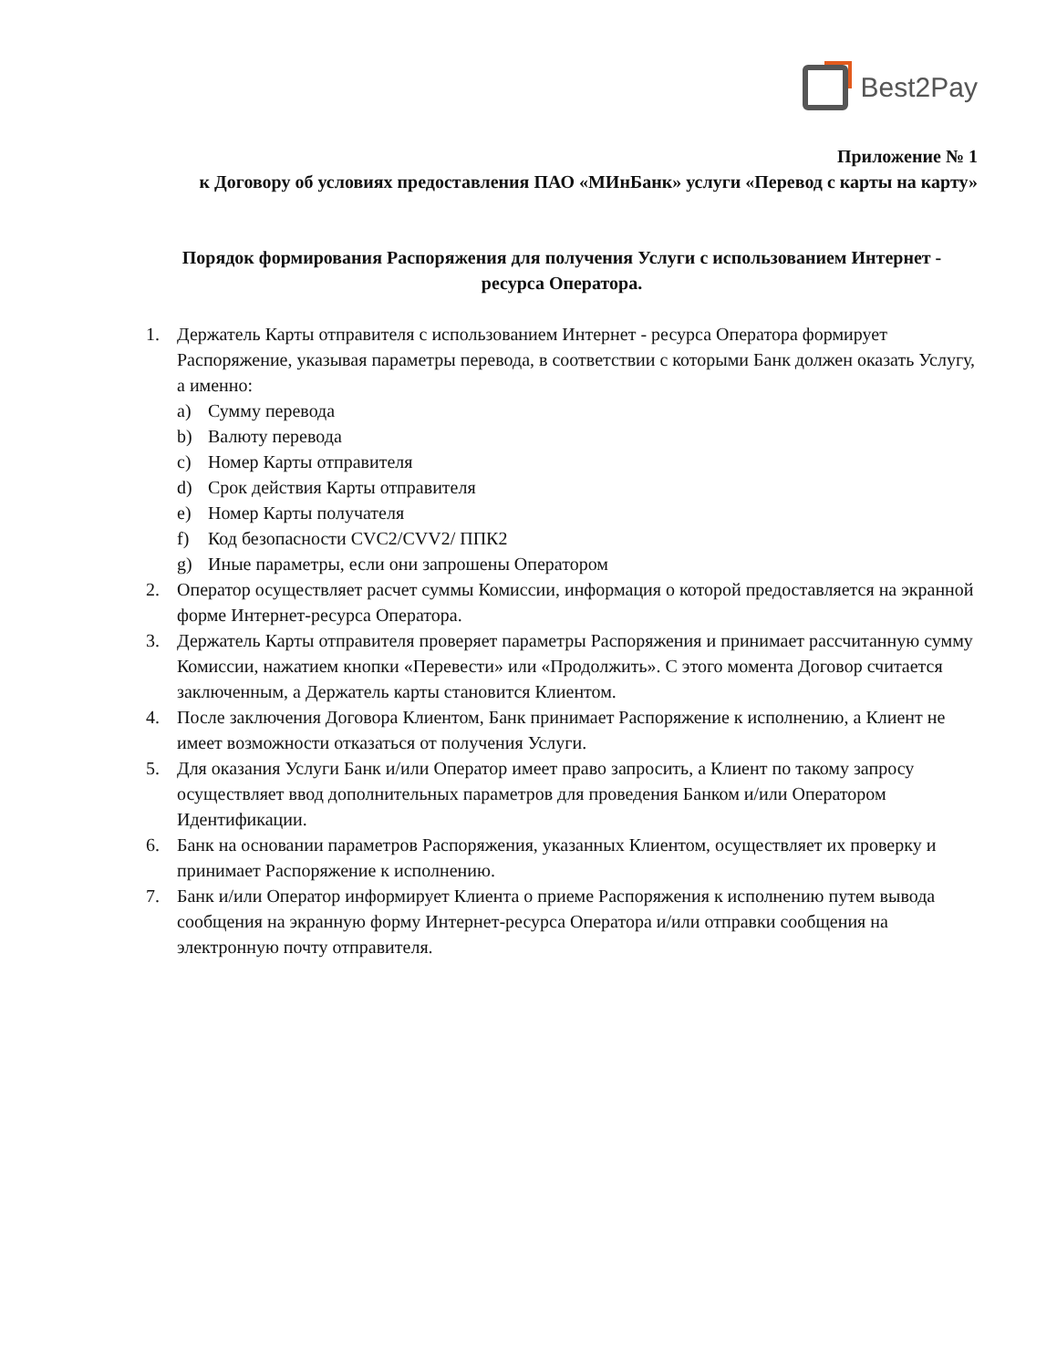Best2Pay
Приложение № 1
к Договору об условиях предоставления ПАО «МИнБанк» услуги «Перевод с карты на карту»
Порядок формирования Распоряжения для получения Услуги с использованием Интернет - ресурса Оператора.
1. Держатель Карты отправителя с использованием Интернет - ресурса Оператора формирует Распоряжение, указывая параметры перевода, в соответствии с которыми Банк должен оказать Услугу, а именно:
a) Сумму перевода
b) Валюту перевода
c) Номер Карты отправителя
d) Срок действия Карты отправителя
e) Номер Карты получателя
f) Код безопасности CVC2/CVV2/ ППК2
g) Иные параметры, если они запрошены Оператором
2. Оператор осуществляет расчет суммы Комиссии, информация о которой предоставляется на экранной форме Интернет-ресурса Оператора.
3. Держатель Карты отправителя проверяет параметры Распоряжения и принимает рассчитанную сумму Комиссии, нажатием кнопки «Перевести» или «Продолжить». С этого момента Договор считается заключенным, а Держатель карты становится Клиентом.
4. После заключения Договора Клиентом, Банк принимает Распоряжение к исполнению, а Клиент не имеет возможности отказаться от получения Услуги.
5. Для оказания Услуги Банк и/или Оператор имеет право запросить, а Клиент по такому запросу осуществляет ввод дополнительных параметров для проведения Банком и/или Оператором Идентификации.
6. Банк на основании параметров Распоряжения, указанных Клиентом, осуществляет их проверку и принимает Распоряжение к исполнению.
7. Банк и/или Оператор информирует Клиента о приеме Распоряжения к исполнению путем вывода сообщения на экранную форму Интернет-ресурса Оператора и/или отправки сообщения на электронную почту отправителя.